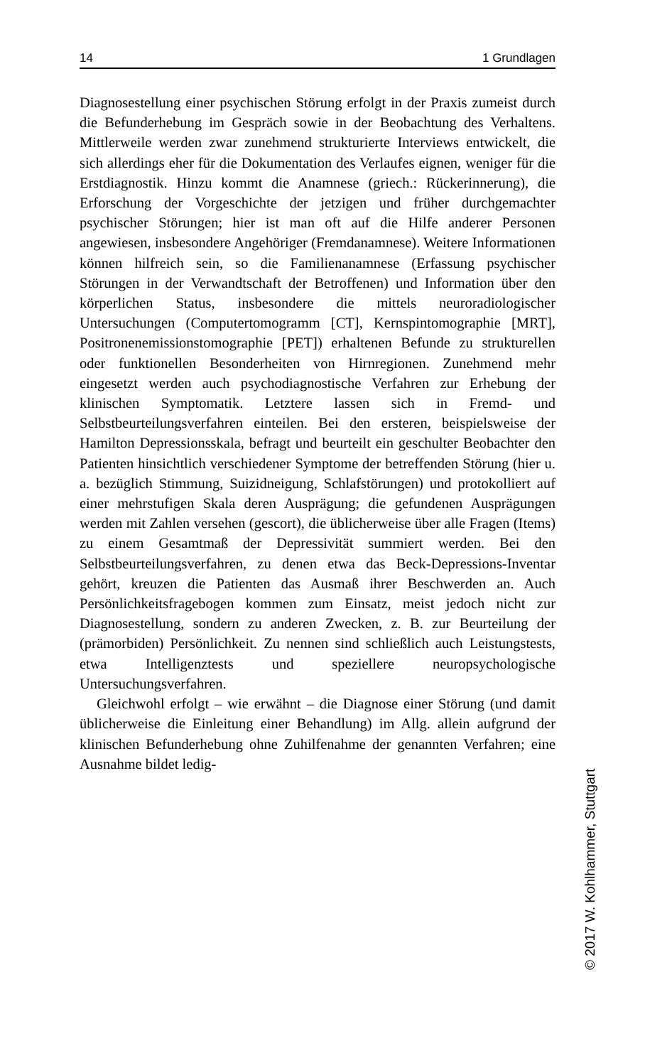14 1 Grundlagen
Diagnosestellung einer psychischen Störung erfolgt in der Praxis zumeist durch die Befunderhebung im Gespräch sowie in der Beobachtung des Verhaltens. Mittlerweile werden zwar zunehmend strukturierte Interviews entwickelt, die sich allerdings eher für die Dokumentation des Verlaufes eignen, weniger für die Erstdiagnostik. Hinzu kommt die Anamnese (griech.: Rückerinnerung), die Erforschung der Vorgeschichte der jetzigen und früher durchgemachter psychischer Störungen; hier ist man oft auf die Hilfe anderer Personen angewiesen, insbesondere Angehöriger (Fremdanamnese). Weitere Informationen können hilfreich sein, so die Familienanamnese (Erfassung psychischer Störungen in der Verwandtschaft der Betroffenen) und Information über den körperlichen Status, insbesondere die mittels neuroradiologischer Untersuchungen (Computertomogramm [CT], Kernspintomographie [MRT], Positronenemissionstomographie [PET]) erhaltenen Befunde zu strukturellen oder funktionellen Besonderheiten von Hirnregionen. Zunehmend mehr eingesetzt werden auch psychodiagnostische Verfahren zur Erhebung der klinischen Symptomatik. Letztere lassen sich in Fremd- und Selbstbeurteilungsverfahren einteilen. Bei den ersteren, beispielsweise der Hamilton Depressionsskala, befragt und beurteilt ein geschulter Beobachter den Patienten hinsichtlich verschiedener Symptome der betreffenden Störung (hier u. a. bezüglich Stimmung, Suizidneigung, Schlafstörungen) und protokolliert auf einer mehrstufigen Skala deren Ausprägung; die gefundenen Ausprägungen werden mit Zahlen versehen (gescort), die üblicherweise über alle Fragen (Items) zu einem Gesamtmaß der Depressivität summiert werden. Bei den Selbstbeurteilungsverfahren, zu denen etwa das Beck-Depressions-Inventar gehört, kreuzen die Patienten das Ausmaß ihrer Beschwerden an. Auch Persönlichkeitsfragebogen kommen zum Einsatz, meist jedoch nicht zur Diagnosestellung, sondern zu anderen Zwecken, z. B. zur Beurteilung der (prämorbiden) Persönlichkeit. Zu nennen sind schließlich auch Leistungstests, etwa Intelligenztests und speziellere neuropsychologische Untersuchungsverfahren.
Gleichwohl erfolgt – wie erwähnt – die Diagnose einer Störung (und damit üblicherweise die Einleitung einer Behandlung) im Allg. allein aufgrund der klinischen Befunderhebung ohne Zuhilfenahme der genannten Verfahren; eine Ausnahme bildet ledig-
© 2017 W. Kohlhammer, Stuttgart